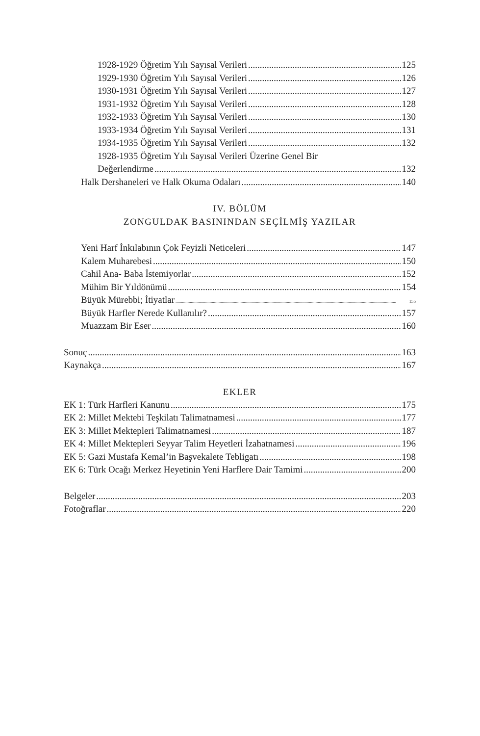1928-1929 Öğretim Yılı Sayısal Verileri 125
1929-1930 Öğretim Yılı Sayısal Verileri 126
1930-1931 Öğretim Yılı Sayısal Verileri 127
1931-1932 Öğretim Yılı Sayısal Verileri 128
1932-1933 Öğretim Yılı Sayısal Verileri 130
1933-1934 Öğretim Yılı Sayısal Verileri 131
1934-1935 Öğretim Yılı Sayısal Verileri 132
1928-1935 Öğretim Yılı Sayısal Verileri Üzerine Genel Bir
Değerlendirme 132
Halk Dershaneleri ve Halk Okuma Odaları 140
IV. BÖLÜM
ZONGULDAK BASININDAN SEÇİLMİŞ YAZILAR
Yeni Harf İnkılabının Çok Feyizli Neticeleri 147
Kalem Muharebesi 150
Cahil Ana- Baba İstemiyorlar 152
Mühim Bir Yıldönümü 154
Büyük Mürebbi; İtiyatlar 155
Büyük Harfler Nerede Kullanılır? 157
Muazzam Bir Eser 160
Sonuç 163
Kaynakça 167
EKLER
EK 1: Türk Harfleri Kanunu 175
EK 2: Millet Mektebi Teşkilatı Talimatnamesi 177
EK 3: Millet Mektepleri Talimatnamesi 187
EK 4: Millet Mektepleri Seyyar Talim Heyetleri İzahatnamesi 196
EK 5: Gazi Mustafa Kemal’in Başvekalete Tebligatı 198
EK 6: Türk Ocağı Merkez Heyetinin Yeni Harflere Dair Tamimi 200
Belgeler 203
Fotoğraflar 220